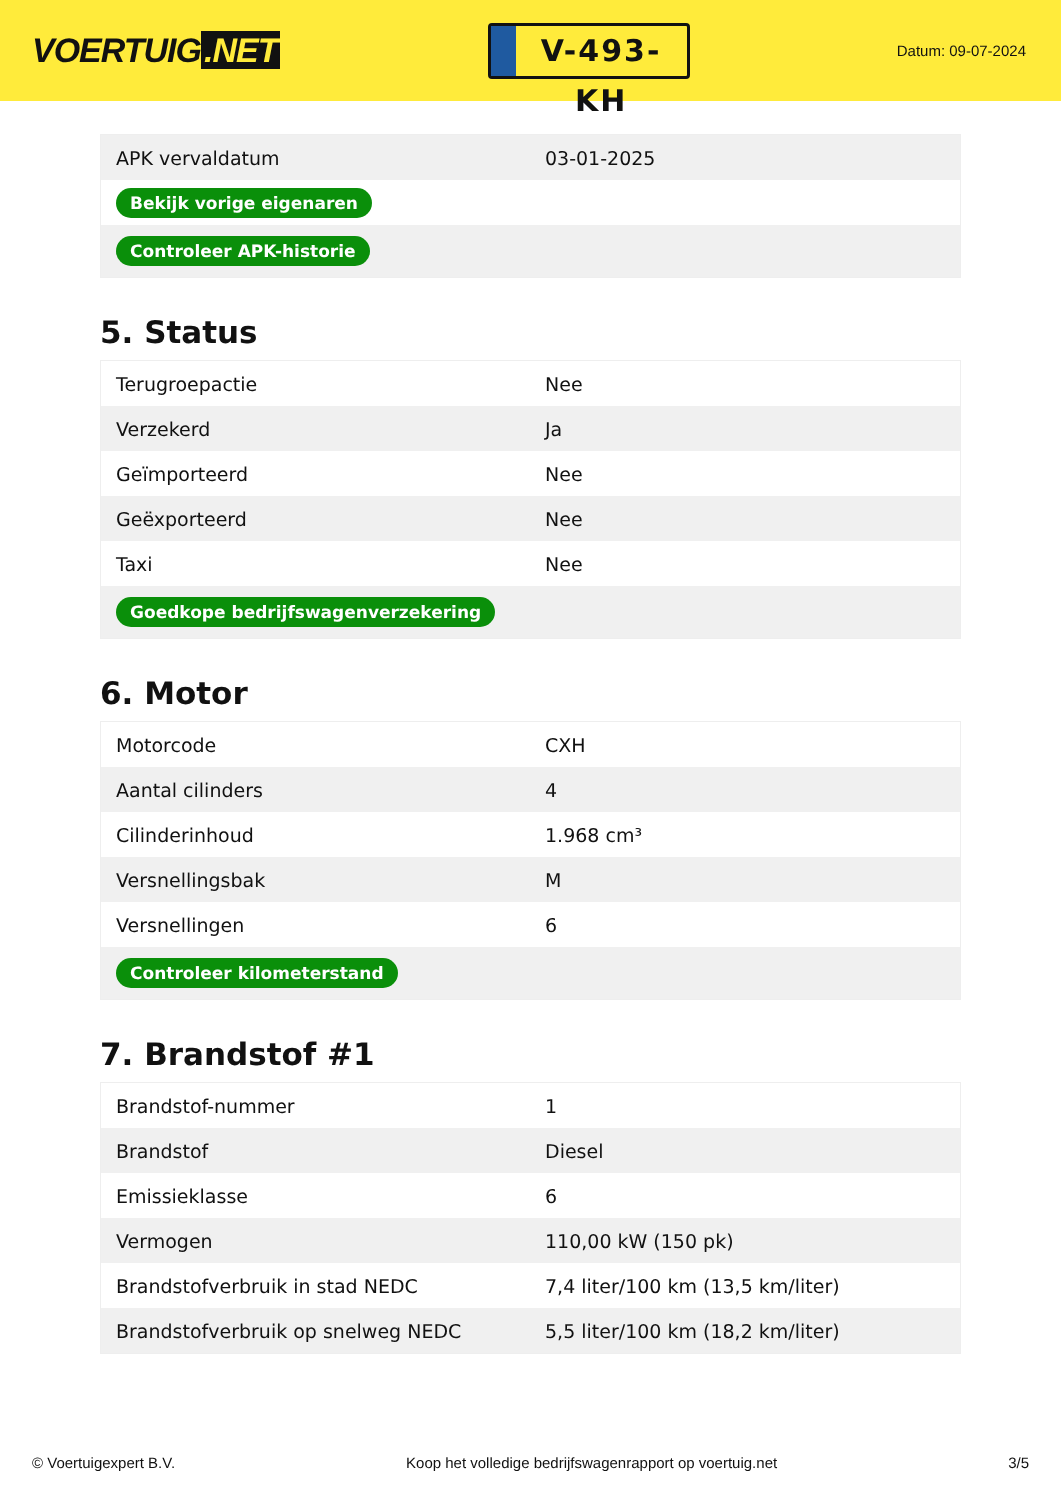VOERTUIG.NET
V-493-KH
Datum: 09-07-2024
| APK vervaldatum | 03-01-2025 |
| Bekijk vorige eigenaren | |
| Controleer APK-historie | |
5. Status
| Terugroepactie | Nee |
| Verzekerd | Ja |
| Geïmporteerd | Nee |
| Geëxporteerd | Nee |
| Taxi | Nee |
| Goedkope bedrijfswagenverzekering | |
6. Motor
| Motorcode | CXH |
| Aantal cilinders | 4 |
| Cilinderinhoud | 1.968 cm³ |
| Versnellingsbak | M |
| Versnellingen | 6 |
| Controleer kilometerstand | |
7. Brandstof #1
| Brandstof-nummer | 1 |
| Brandstof | Diesel |
| Emissieklasse | 6 |
| Vermogen | 110,00 kW (150 pk) |
| Brandstofverbruik in stad NEDC | 7,4 liter/100 km (13,5 km/liter) |
| Brandstofverbruik op snelweg NEDC | 5,5 liter/100 km (18,2 km/liter) |
© Voertuigexpert B.V. Koop het volledige bedrijfswagenrapport op voertuig.net 3/5